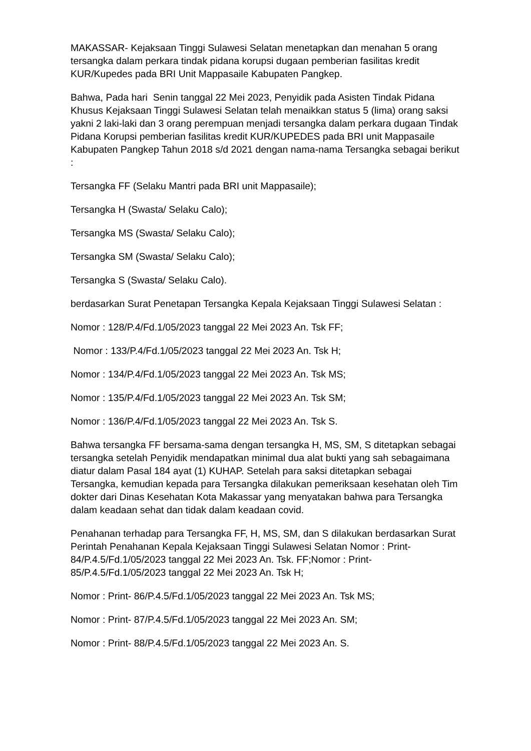MAKASSAR- Kejaksaan Tinggi Sulawesi Selatan menetapkan dan menahan 5 orang tersangka dalam perkara tindak pidana korupsi dugaan pemberian fasilitas kredit KUR/Kupedes pada BRI Unit Mappasaile Kabupaten Pangkep.
Bahwa, Pada hari Senin tanggal 22 Mei 2023, Penyidik pada Asisten Tindak Pidana Khusus Kejaksaan Tinggi Sulawesi Selatan telah menaikkan status 5 (lima) orang saksi yakni 2 laki-laki dan 3 orang perempuan menjadi tersangka dalam perkara dugaan Tindak Pidana Korupsi pemberian fasilitas kredit KUR/KUPEDES pada BRI unit Mappasaile Kabupaten Pangkep Tahun 2018 s/d 2021 dengan nama-nama Tersangka sebagai berikut :
Tersangka FF (Selaku Mantri pada BRI unit Mappasaile);
Tersangka H (Swasta/ Selaku Calo);
Tersangka MS (Swasta/ Selaku Calo);
Tersangka SM (Swasta/ Selaku Calo);
Tersangka S (Swasta/ Selaku Calo).
berdasarkan Surat Penetapan Tersangka Kepala Kejaksaan Tinggi Sulawesi Selatan :
Nomor : 128/P.4/Fd.1/05/2023 tanggal 22 Mei 2023 An. Tsk FF;
Nomor : 133/P.4/Fd.1/05/2023 tanggal 22 Mei 2023 An. Tsk H;
Nomor : 134/P.4/Fd.1/05/2023 tanggal 22 Mei 2023 An. Tsk MS;
Nomor : 135/P.4/Fd.1/05/2023 tanggal 22 Mei 2023 An. Tsk SM;
Nomor : 136/P.4/Fd.1/05/2023 tanggal 22 Mei 2023 An. Tsk S.
Bahwa tersangka FF bersama-sama dengan tersangka H, MS, SM, S ditetapkan sebagai tersangka setelah Penyidik mendapatkan minimal dua alat bukti yang sah sebagaimana diatur dalam Pasal 184 ayat (1) KUHAP. Setelah para saksi ditetapkan sebagai Tersangka, kemudian kepada para Tersangka dilakukan pemeriksaan kesehatan oleh Tim dokter dari Dinas Kesehatan Kota Makassar yang menyatakan bahwa para Tersangka dalam keadaan sehat dan tidak dalam keadaan covid.
Penahanan terhadap para Tersangka FF, H, MS, SM, dan S dilakukan berdasarkan Surat Perintah Penahanan Kepala Kejaksaan Tinggi Sulawesi Selatan Nomor : Print- 84/P.4.5/Fd.1/05/2023 tanggal 22 Mei 2023 An. Tsk. FF;Nomor : Print- 85/P.4.5/Fd.1/05/2023 tanggal 22 Mei 2023 An. Tsk H;
Nomor : Print- 86/P.4.5/Fd.1/05/2023 tanggal 22 Mei 2023 An. Tsk MS;
Nomor : Print- 87/P.4.5/Fd.1/05/2023 tanggal 22 Mei 2023 An. SM;
Nomor : Print- 88/P.4.5/Fd.1/05/2023 tanggal 22 Mei 2023 An. S.